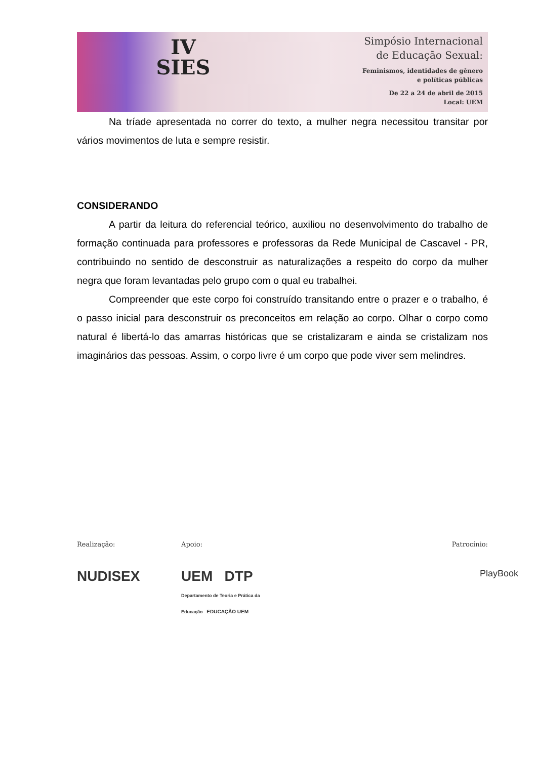IV
SIES
Simpósio Internacional
de Educação Sexual:
Feminismos, identidades de gênero
e políticas públicas
De 22 a 24 de abril de 2015
Local: UEM
Na tríade apresentada no correr do texto, a mulher negra necessitou transitar por vários movimentos de luta e sempre resistir.
CONSIDERANDO
A partir da leitura do referencial teórico, auxiliou no desenvolvimento do trabalho de formação continuada para professores e professoras da Rede Municipal de Cascavel - PR, contribuindo no sentido de desconstruir as naturalizações a respeito do corpo da mulher negra que foram levantadas pelo grupo com o qual eu trabalhei.
Compreender que este corpo foi construído transitando entre o prazer e o trabalho, é o passo inicial para desconstruir os preconceitos em relação ao corpo. Olhar o corpo como natural é libertá-lo das amarras históricas que se cristalizaram e ainda se cristalizam nos imaginários das pessoas. Assim, o corpo livre é um corpo que pode viver sem melindres.
Realização:
NUDISEX
Apoio:
UEM DTP Departamento de Teoria e Prática da Educação EDUCAÇÃO UEM
Patrocínio:
PlayBook